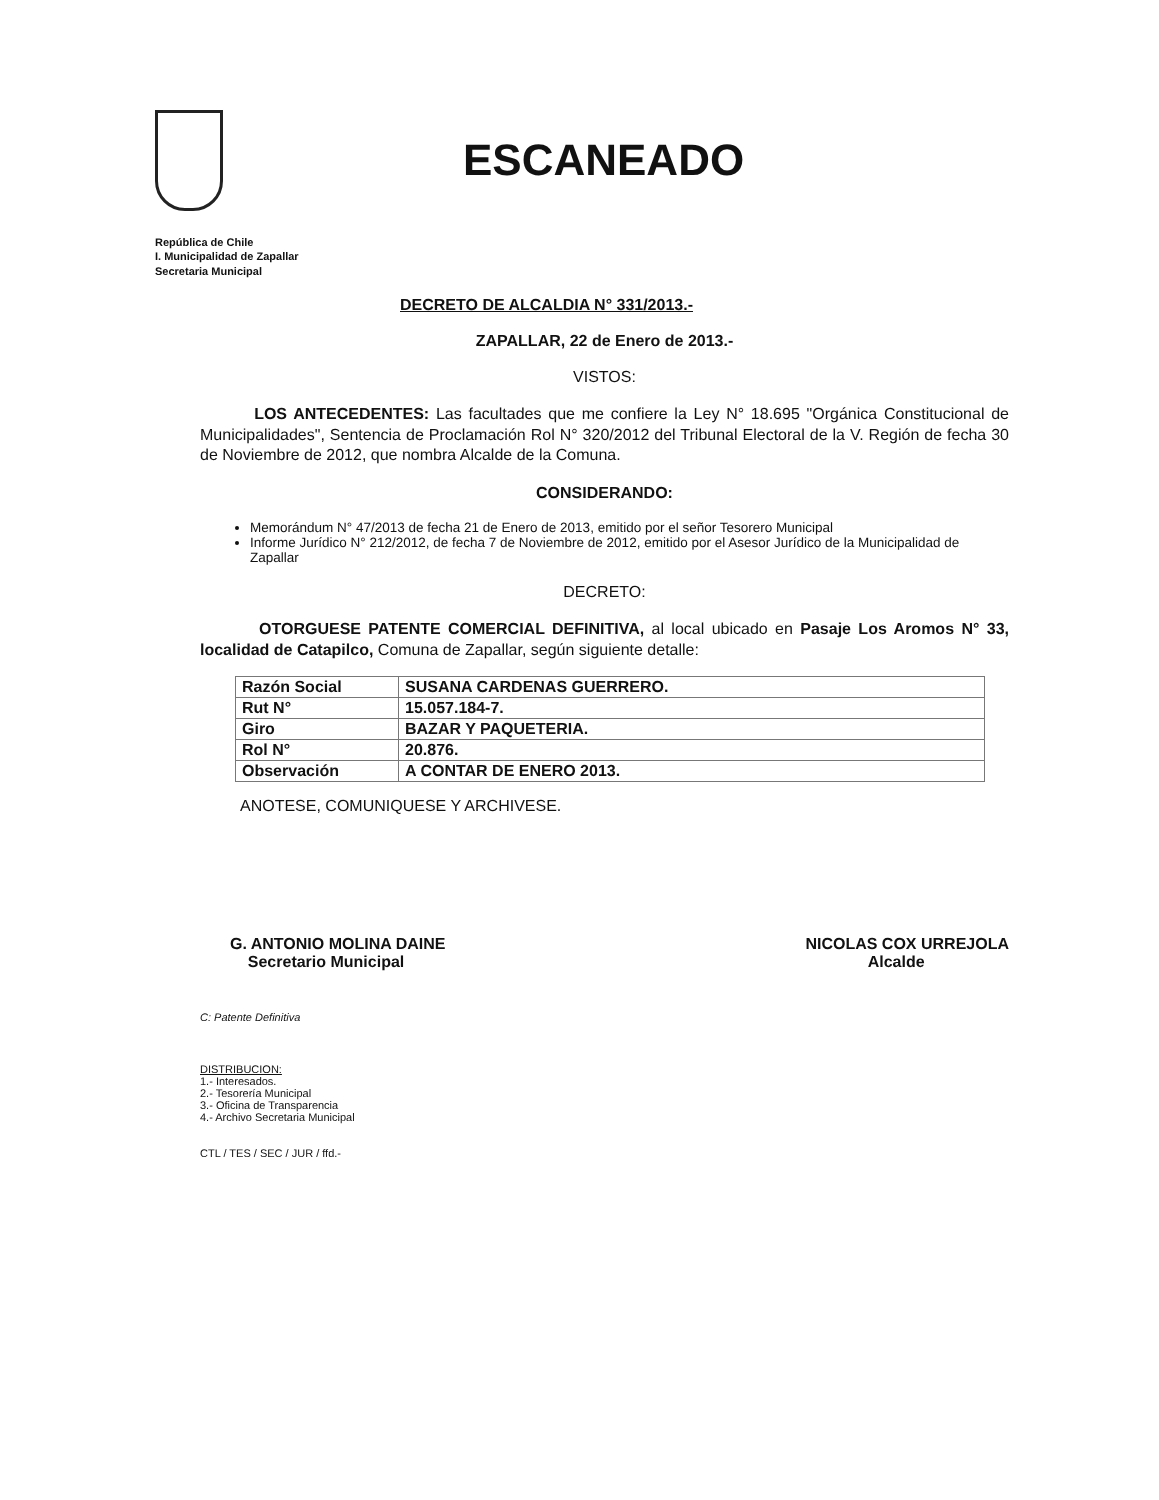ESCANEADO
República de Chile
I. Municipalidad de Zapallar
Secretaria Municipal
DECRETO DE ALCALDIA N° 331/2013.-
ZAPALLAR, 22 de Enero de 2013.-
VISTOS:
LOS ANTECEDENTES: Las facultades que me confiere la Ley N° 18.695 "Orgánica Constitucional de Municipalidades", Sentencia de Proclamación Rol N° 320/2012 del Tribunal Electoral de la V. Región de fecha 30 de Noviembre de 2012, que nombra Alcalde de la Comuna.
CONSIDERANDO:
Memorándum N° 47/2013 de fecha 21 de Enero de 2013, emitido por el señor Tesorero Municipal
Informe Jurídico N° 212/2012, de fecha 7 de Noviembre de 2012, emitido por el Asesor Jurídico de la Municipalidad de Zapallar
DECRETO:
OTORGUESE PATENTE COMERCIAL DEFINITIVA, al local ubicado en Pasaje Los Aromos N° 33, localidad de Catapilco, Comuna de Zapallar, según siguiente detalle:
| Razón Social | SUSANA CARDENAS GUERRERO. |
| Rut N° | 15.057.184-7. |
| Giro | BAZAR Y PAQUETERIA. |
| Rol N° | 20.876. |
| Observación | A CONTAR DE ENERO 2013. |
ANOTESE, COMUNIQUESE Y ARCHIVESE.
G. ANTONIO MOLINA DAINE
Secretario Municipal
NICOLAS COX URREJOLA
Alcalde
C: Patente Definitiva
DISTRIBUCION:
1.- Interesados.
2.- Tesorería Municipal
3.- Oficina de Transparencia
4.- Archivo Secretaria Municipal
CTL / TES / SEC / JUR / ffd.-